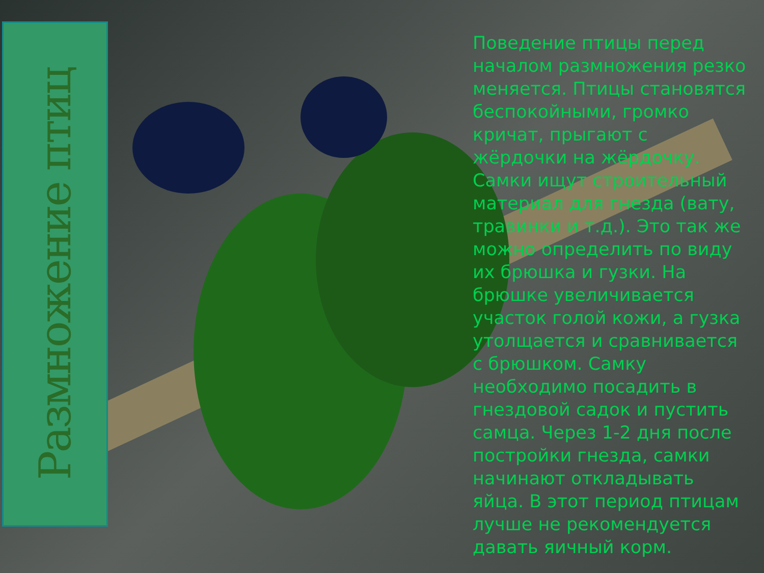Размножение птиц
Поведение птицы перед началом размножения резко меняется. Птицы становятся беспокойными, громко кричат, прыгают с жёрдочки на жёрдочку. Самки ищут строительный материал для гнезда (вату, травинки и т.д.). Это так же можно определить по виду их брюшка и гузки. На брюшке увеличивается участок голой кожи, а гузка утолщается и сравнивается с брюшком. Самку необходимо посадить в гнездовой садок и пустить самца. Через 1-2 дня после постройки гнезда, самки начинают откладывать яйца. В этот период птицам лучше не рекомендуется давать яичный корм.